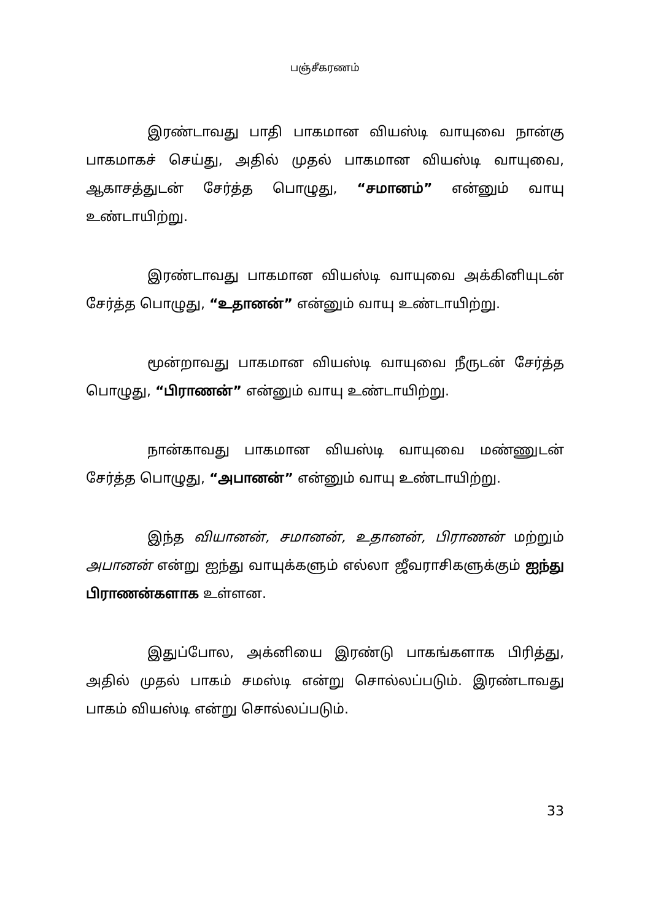பஞ்சீகரணம்
இரண்டாவது பாதி பாகமான வியஸ்டி வாயுவை நான்கு பாகமாகச் செய்து, அதில் முதல் பாகமான வியஸ்டி வாயுவை, ஆகாசத்துடன் சேர்த்த பொழுது, “சமானம்” என்னும் வாயு உண்டாயிற்று.
இரண்டாவது பாகமான வியஸ்டி வாயுவை அக்கினியுடன் சேர்த்த பொழுது, “உதானன்” என்னும் வாயு உண்டாயிற்று.
மூன்றாவது பாகமான வியஸ்டி வாயுவை நீருடன் சேர்த்த பொழுது, “பிராணன்” என்னும் வாயு உண்டாயிற்று.
நான்காவது பாகமான வியஸ்டி வாயுவை மண்ணுடன் சேர்த்த பொழுது, “அபானன்” என்னும் வாயு உண்டாயிற்று.
இந்த வியானன், சமானன், உதானன், பிராணன் மற்றும் அபானன் என்று ஐந்து வாயுக்களும் எல்லா ஜீவராசிகளுக்கும் ஐந்து பிராணன்களாக உள்ளன.
இதுப்போல, அக்னியை இரண்டு பாகங்களாக பிரித்து, அதில் முதல் பாகம் சமஸ்டி என்று சொல்லப்படும். இரண்டாவது பாகம் வியஸ்டி என்று சொல்லப்படும்.
33